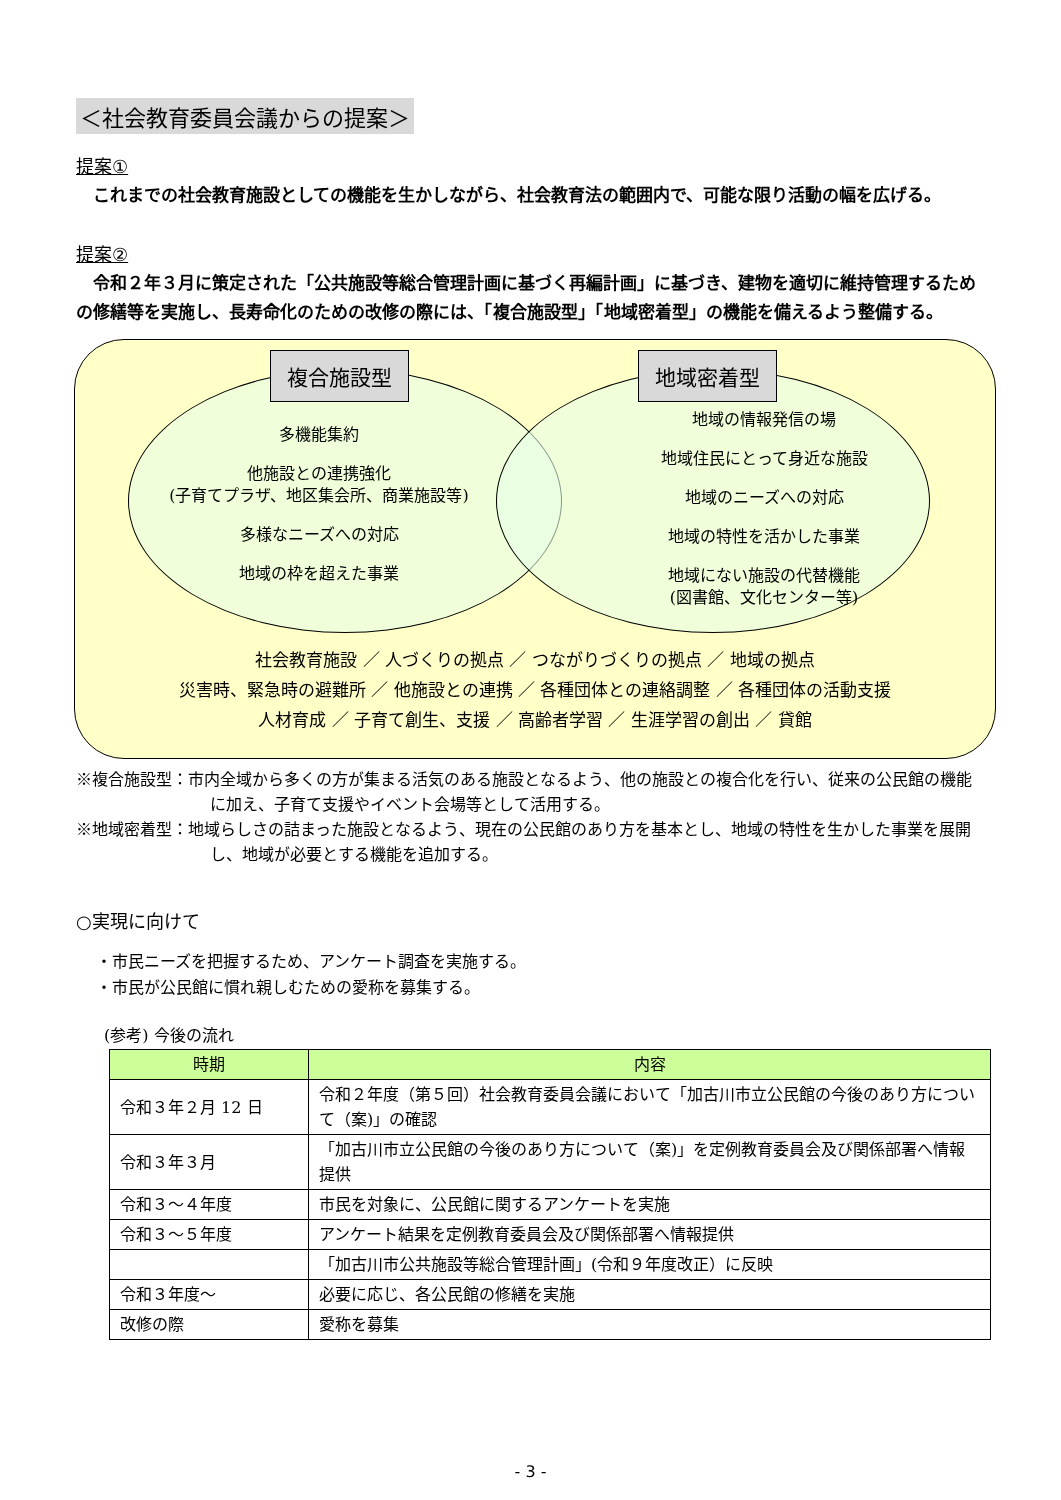＜社会教育委員会議からの提案＞
提案①
　これまでの社会教育施設としての機能を生かしながら、社会教育法の範囲内で、可能な限り活動の幅を広げる。
提案②
　令和２年３月に策定された「公共施設等総合管理計画に基づく再編計画」に基づき、建物を適切に維持管理するための修繕等を実施し、長寿命化のための改修の際には、「複合施設型」「地域密着型」の機能を備えるよう整備する。
複合施設型 地域密着型
多機能集約
他施設との連携強化
(子育てプラザ、地区集会所、商業施設等)
多様なニーズへの対応
地域の枠を超えた事業
地域の情報発信の場
地域住民にとって身近な施設
地域のニーズへの対応
地域の特性を活かした事業
地域にない施設の代替機能
(図書館、文化センター等)
社会教育施設 ／ 人づくりの拠点 ／ つながりづくりの拠点 ／ 地域の拠点
災害時、緊急時の避難所 ／ 他施設との連携 ／ 各種団体との連絡調整 ／ 各種団体の活動支援
人材育成 ／ 子育て創生、支援 ／ 高齢者学習 ／ 生涯学習の創出 ／ 貸館
※複合施設型：市内全域から多くの方が集まる活気のある施設となるよう、他の施設との複合化を行い、従来の公民館の機能に加え、子育て支援やイベント会場等として活用する。
※地域密着型：地域らしさの詰まった施設となるよう、現在の公民館のあり方を基本とし、地域の特性を生かした事業を展開し、地域が必要とする機能を追加する。
○実現に向けて
・市民ニーズを把握するため、アンケート調査を実施する。
・市民が公民館に慣れ親しむための愛称を募集する。
(参考) 今後の流れ
| 時期 | 内容 |
| --- | --- |
| 令和３年２月 12 日 | 令和２年度（第５回）社会教育委員会議において「加古川市立公民館の今後のあり方について（案)」の確認 |
| 令和３年３月 | 「加古川市立公民館の今後のあり方について（案)」を定例教育委員会及び関係部署へ情報提供 |
| 令和３～４年度 | 市民を対象に、公民館に関するアンケートを実施 |
| 令和３～５年度 | アンケート結果を定例教育委員会及び関係部署へ情報提供 |
| | 「加古川市公共施設等総合管理計画」(令和９年度改正）に反映 |
| 令和３年度～ | 必要に応じ、各公民館の修繕を実施 |
| 改修の際 | 愛称を募集 |
- 3 -